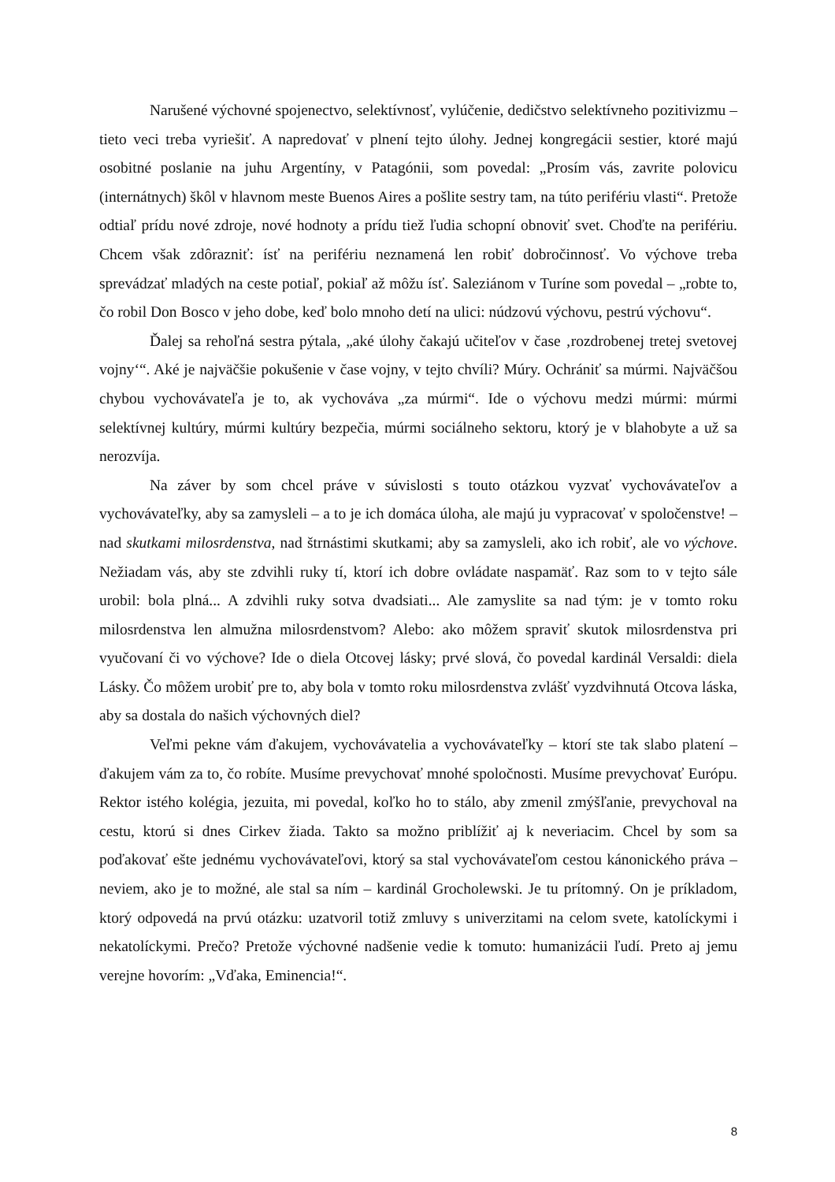Narušené výchovné spojenectvo, selektívnosť, vylúčenie, dedičstvo selektívneho pozitivizmu – tieto veci treba vyriešiť. A napredovať v plnení tejto úlohy. Jednej kongregácii sestier, ktoré majú osobitné poslanie na juhu Argentíny, v Patagónii, som povedal: „Prosím vás, zavrite polovicu (internátnych) škôl v hlavnom meste Buenos Aires a pošlite sestry tam, na túto perifériu vlasti“. Pretože odtiaľ prídu nové zdroje, nové hodnoty a prídu tiež ľudia schopní obnoviť svet. Choďte na perifériu. Chcem však zdôrazniť: ísť na perifériu neznamená len robiť dobročinnosť. Vo výchove treba sprevádzať mladých na ceste potiaľ, pokiaľ až môžu ísť. Saleziánom v Turíne som povedal – „robte to, čo robil Don Bosco v jeho dobe, keď bolo mnoho detí na ulici: núdzovú výchovu, pestrú výchovu“.
Ďalej sa rehoľná sestra pýtala, „aké úlohy čakajú učiteľov v čase ‚rozdrobenej tretej svetovej vojny‘“. Aké je najväčšie pokušenie v čase vojny, v tejto chvíli? Múry. Ochrániť sa múrmi. Najväčšou chybou vychovávateľa je to, ak vychováva „za múrmi“. Ide o výchovu medzi múrmi: múrmi selektívnej kultúry, múrmi kultúry bezpečia, múrmi sociálneho sektoru, ktorý je v blahobyte a už sa nerozvíja.
Na záver by som chcel práve v súvislosti s touto otázkou vyzvať vychovávateľov a vychovávateľky, aby sa zamysleli – a to je ich domáca úloha, ale majú ju vypracovať v spoločenstve! – nad skutkami milosrdenstva, nad štrnástimi skutkami; aby sa zamysleli, ako ich robiť, ale vo výchove. Nežiadam vás, aby ste zdvihli ruky tí, ktorí ich dobre ovládate naspamäť. Raz som to v tejto sále urobil: bola plná... A zdvihli ruky sotva dvadsiati... Ale zamyslite sa nad tým: je v tomto roku milosrdenstva len almužna milosrdenstvom? Alebo: ako môžem spraviť skutok milosrdenstva pri vyučovaní či vo výchove? Ide o diela Otcovej lásky; prvé slová, čo povedal kardinál Versaldi: diela Lásky. Čo môžem urobiť pre to, aby bola v tomto roku milosrdenstva zvlášť vyzdvihnutá Otcova láska, aby sa dostala do našich výchovných diel?
Veľmi pekne vám ďakujem, vychovávatelia a vychovávateľky – ktorí ste tak slabo platení – ďakujem vám za to, čo robíte. Musíme prevychovať mnohé spoločnosti. Musíme prevychovať Európu. Rektor istého kolégia, jezuita, mi povedal, koľko ho to stálo, aby zmenil zmýšľanie, prevychoval na cestu, ktorú si dnes Cirkev žiada. Takto sa možno priblížiť aj k neveriacim. Chcel by som sa poďakovať ešte jednému vychovávateľovi, ktorý sa stal vychovávateľom cestou kánonického práva – neviem, ako je to možné, ale stal sa ním – kardinál Grocholewski. Je tu prítomný. On je príkladom, ktorý odpovedá na prvú otázku: uzatvoril totiž zmluvy s univerzitami na celom svete, katolíckymi i nekatolíckymi. Prečo? Pretože výchovné nadšenie vedie k tomuto: humanizácii ľudí. Preto aj jemu verejne hovorím: „Vďaka, Eminencia!“.
8